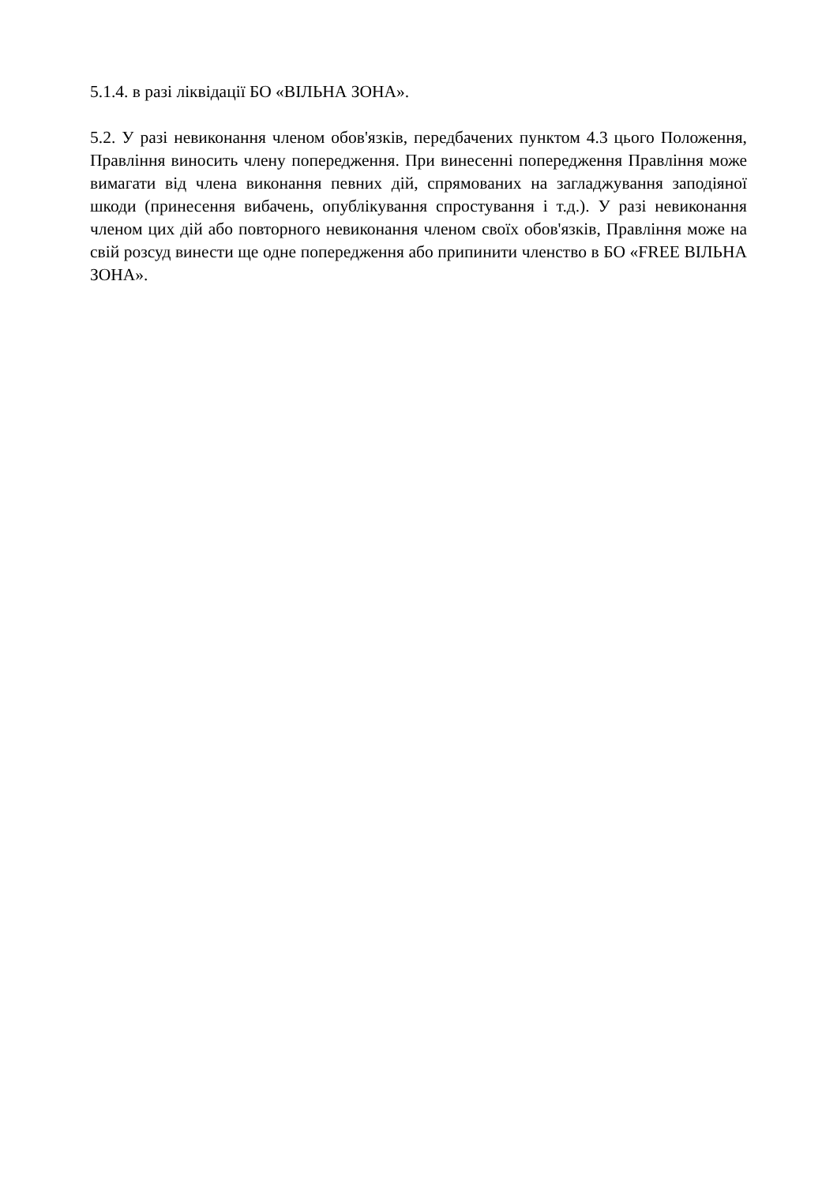5.1.4. в разі ліквідації БО «ВІЛЬНА ЗОНА».
5.2. У разі невиконання членом обов'язків, передбачених пунктом 4.3 цього Положення, Правління виносить члену попередження. При винесенні попередження Правління може вимагати від члена виконання певних дій, спрямованих на загладжування заподіяної шкоди (принесення вибачень, опублікування спростування і т.д.). У разі невиконання членом цих дій або повторного невиконання членом своїх обов'язків, Правління може на свій розсуд винести ще одне попередження або припинити членство в БО «FREE ВІЛЬНА ЗОНА».